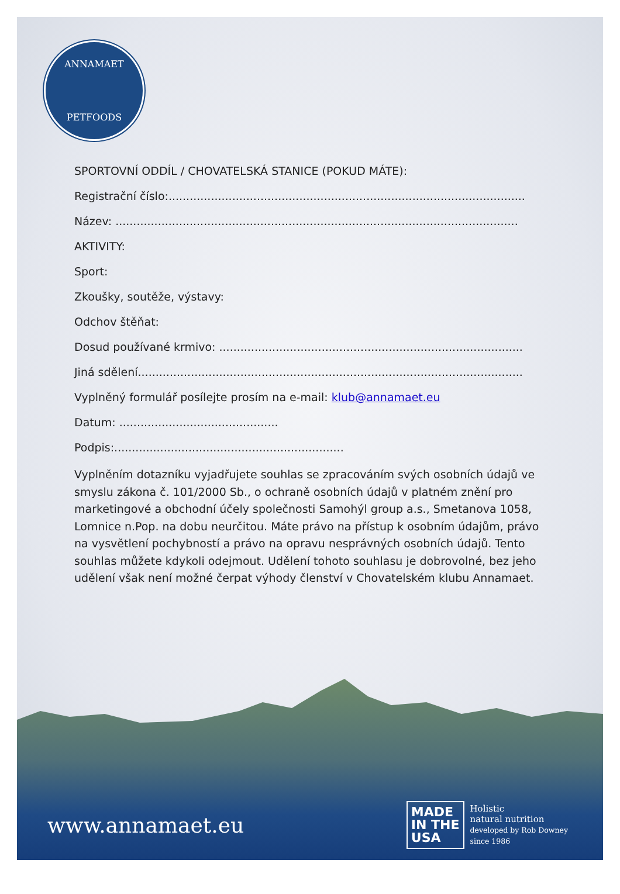ANNAMAET
PETFOODS
SPORTOVNÍ ODDÍL / CHOVATELSKÁ STANICE (POKUD MÁTE):
Registrační číslo:.....................................................................................................
Název: ..................................................................................................................
AKTIVITY:
Sport:
Zkoušky, soutěže, výstavy:
Odchov štěňat:
Dosud používané krmivo: ......................................................................................
Jiná sdělení.............................................................................................................
Vyplněný formulář posílejte prosím na e-mail: klub@annamaet.eu
Datum: .............................................
Podpis:.................................................................
Vyplněním dotazníku vyjadřujete souhlas se zpracováním svých osobních údajů ve smyslu zákona č. 101/2000 Sb., o ochraně osobních údajů v platném znění pro marketingové a obchodní účely společnosti Samohýl group a.s., Smetanova 1058, Lomnice n.Pop. na dobu neurčitou. Máte právo na přístup k osobním údajům, právo na vysvětlení pochybností a právo na opravu nesprávných osobních údajů. Tento souhlas můžete kdykoli odejmout. Udělení tohoto souhlasu je dobrovolné, bez jeho udělení však není možné čerpat výhody členství v Chovatelském klubu Annamaet.
www.annamaet.eu
MADE
IN THE
USA
Holistic
natural nutrition
developed by Rob Downey
since 1986